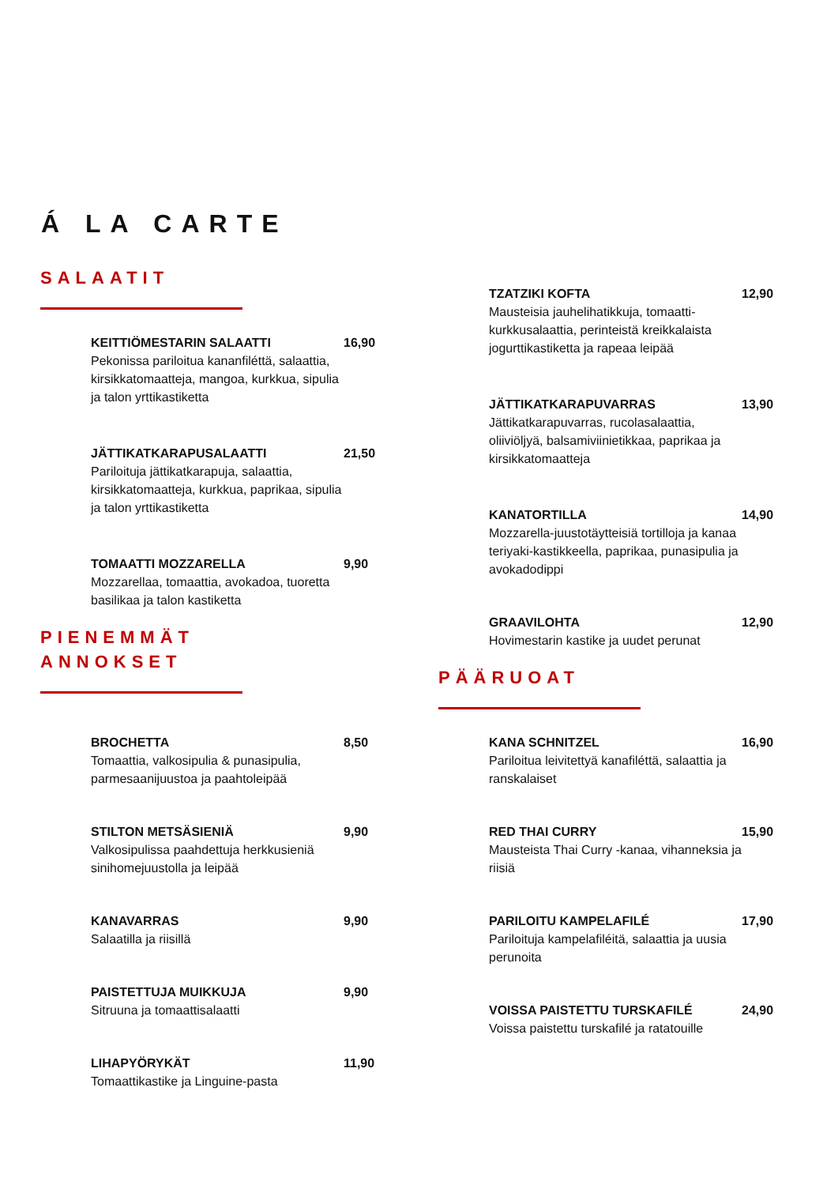Á LA CARTE
SALAATIT
KEITTIÖMESTARIN SALAATTI
Pekonissa pariloitua kananfiléttä, salaattia, kirsikkatomaatteja, mangoa, kurkkua, sipulia ja talon yrttikastiketta
16,90
JÄTTIKATKARAPUSALAATTI
Pariloituja jättikatkarapuja, salaattia, kirsikkatomaatteja, kurkkua, paprikaa, sipulia ja talon yrttikastiketta
21,50
TOMAATTI MOZZARELLA
Mozzarellaa, tomaattia, avokadoa, tuoretta basilikaa ja talon kastiketta
9,90
PIENEMMÄT
ANNOKSET
BROCHETTA
Tomaattia, valkosipulia & punasipulia, parmesaanijuustoa ja paahtoleipää
8,50
STILTON METSÄSIENIÄ
Valkosipulissa paahdettuja herkkusieniä sinihomejuustolla ja leipää
9,90
KANAVARRAS
Salaatilla ja riisillä
9,90
PAISTETTUJA MUIKKUJA
Sitruuna ja tomaattisalaatti
9,90
LIHAPYÖRYKÄT
Tomaattikastike ja Linguine-pasta
11,90
TZATZIKI KOFTA
Mausteisia jauhelihatikkuja, tomaatti-kurkkusalaattia, perinteistä kreikkalaista jogurttikastiketta ja rapeaa leipää
12,90
JÄTTIKATKARAPUVARRAS
Jättikatkarapuvarras, rucolasalaattia, oliiviöljyä, balsamiviinietikkaa, paprikaa ja kirsikkatomaatteja
13,90
KANATORTILLA
Mozzarella-juustotäytteisiä tortilloja ja kanaa teriyaki-kastikkeella, paprikaa, punasipulia ja avokadodippi
14,90
GRAAVILOHTA
Hovimestarin kastike ja uudet perunat
12,90
PÄÄRUOAT
KANA SCHNITZEL
Pariloitua leivitettyä kanafiléttä, salaattia ja ranskalaiset
16,90
RED THAI CURRY
Mausteista Thai Curry -kanaa, vihanneksia ja riisiä
15,90
PARILOITU KAMPELAFILÉ
Pariloituja kampelafiléitä, salaattia ja uusia perunoita
17,90
VOISSA PAISTETTU TURSKAFILÉ
Voissa paistettu turskafilé ja ratatouille
24,90